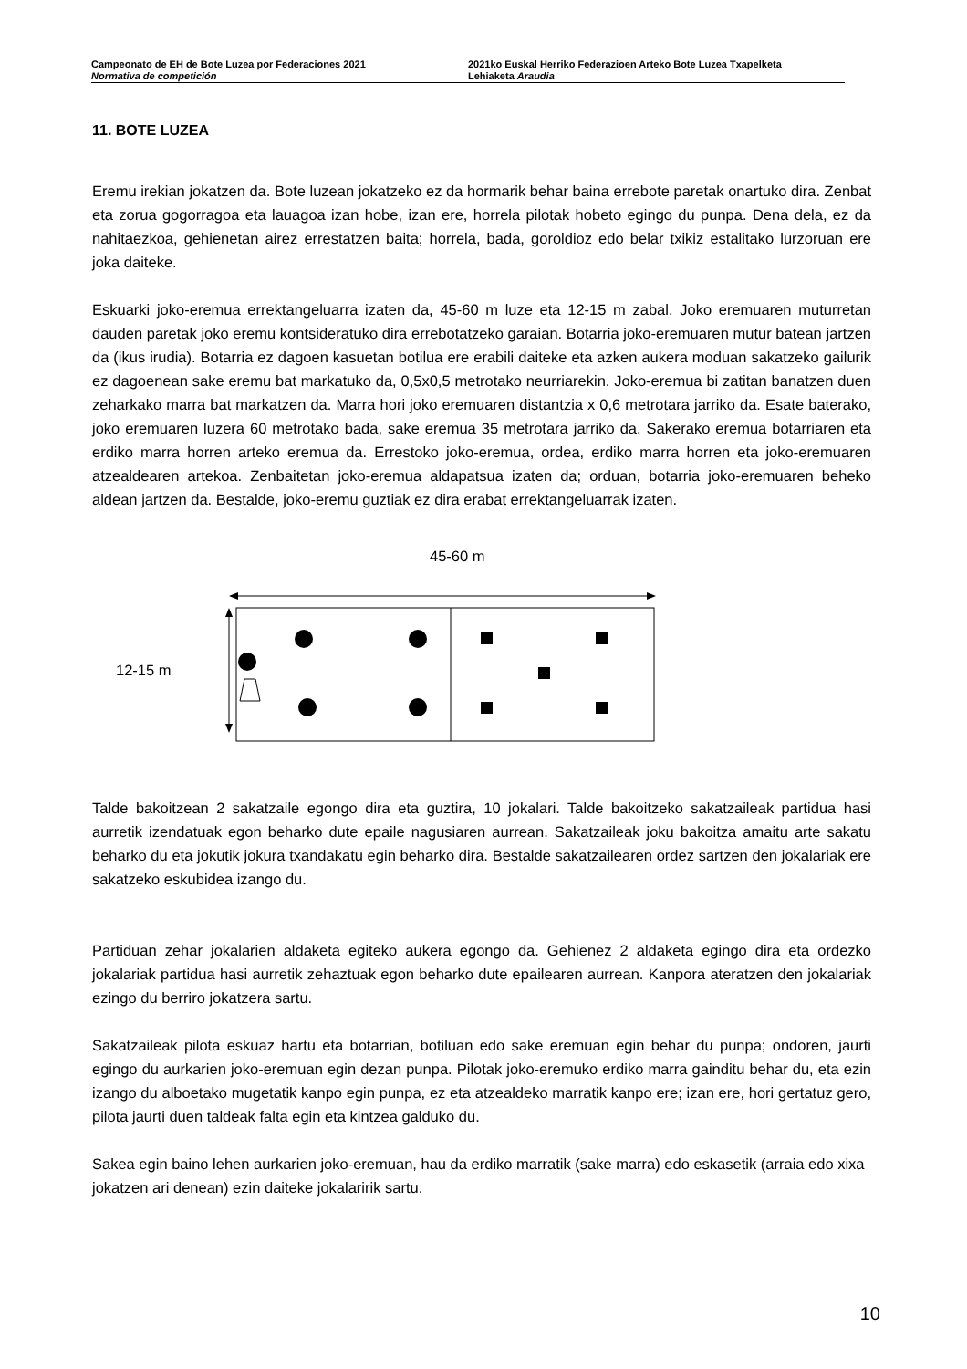Campeonato de EH de Bote Luzea por Federaciones 2021
Normativa de competición
2021ko Euskal Herriko Federazioen Arteko Bote Luzea Txapelketa
Lehiaketa Araudia
11. BOTE LUZEA
Eremu irekian jokatzen da. Bote luzean jokatzeko ez da hormarik behar baina errebote paretak onartuko dira. Zenbat eta zorua gogorragoa eta lauagoa izan hobe, izan ere, horrela pilotak hobeto egingo du punpa. Dena dela, ez da nahitaezkoa, gehienetan airez errestatzen baita; horrela, bada, goroldioz edo belar txikiz estalitako lurzoruan ere joka daiteke.
Eskuarki joko-eremua errektangeluarra izaten da, 45-60 m luze eta 12-15 m zabal. Joko eremuaren muturretan dauden paretak joko eremu kontsideratuko dira errebotatzeko garaian. Botarria joko-eremuaren mutur batean jartzen da (ikus irudia). Botarria ez dagoen kasuetan botilua ere erabili daiteke eta azken aukera moduan sakatzeko gailurik ez dagoenean sake eremu bat markatuko da, 0,5x0,5 metrotako neurriarekin. Joko-eremua bi zatitan banatzen duen zeharkako marra bat markatzen da. Marra hori joko eremuaren distantzia x 0,6 metrotara jarriko da. Esate baterako, joko eremuaren luzera 60 metrotako bada, sake eremua 35 metrotara jarriko da. Sakerako eremua botarriaren eta erdiko marra horren arteko eremua da. Errestoko joko-eremua, ordea, erdiko marra horren eta joko-eremuaren atzealdearen artekoa. Zenbaitetan joko-eremua aldapatsua izaten da; orduan, botarria joko-eremuaren beheko aldean jartzen da. Bestalde, joko-eremu guztiak ez dira erabat errektangeluarrak izaten.
45-60 m
12-15 m
Talde bakoitzean 2 sakatzaile egongo dira eta guztira, 10 jokalari. Talde bakoitzeko sakatzaileak partidua hasi aurretik izendatuak egon beharko dute epaile nagusiaren aurrean. Sakatzaileak joku bakoitza amaitu arte sakatu beharko du eta jokutik jokura txandakatu egin beharko dira. Bestalde sakatzailearen ordez sartzen den jokalariak ere sakatzeko eskubidea izango du.
Partiduan zehar jokalarien aldaketa egiteko aukera egongo da. Gehienez 2 aldaketa egingo dira eta ordezko jokalariak partidua hasi aurretik zehaztuak egon beharko dute epailearen aurrean. Kanpora ateratzen den jokalariak ezingo du berriro jokatzera sartu.
Sakatzaileak pilota eskuaz hartu eta botarrian, botiluan edo sake eremuan egin behar du punpa; ondoren, jaurti egingo du aurkarien joko-eremuan egin dezan punpa. Pilotak joko-eremuko erdiko marra gainditu behar du, eta ezin izango du alboetako mugetatik kanpo egin punpa, ez eta atzealdeko marratik kanpo ere; izan ere, hori gertatuz gero, pilota jaurti duen taldeak falta egin eta kintzea galduko du.
Sakea egin baino lehen aurkarien joko-eremuan, hau da erdiko marratik (sake marra) edo eskasetik (arraia edo xixa jokatzen ari denean) ezin daiteke jokalaririk sartu.
10